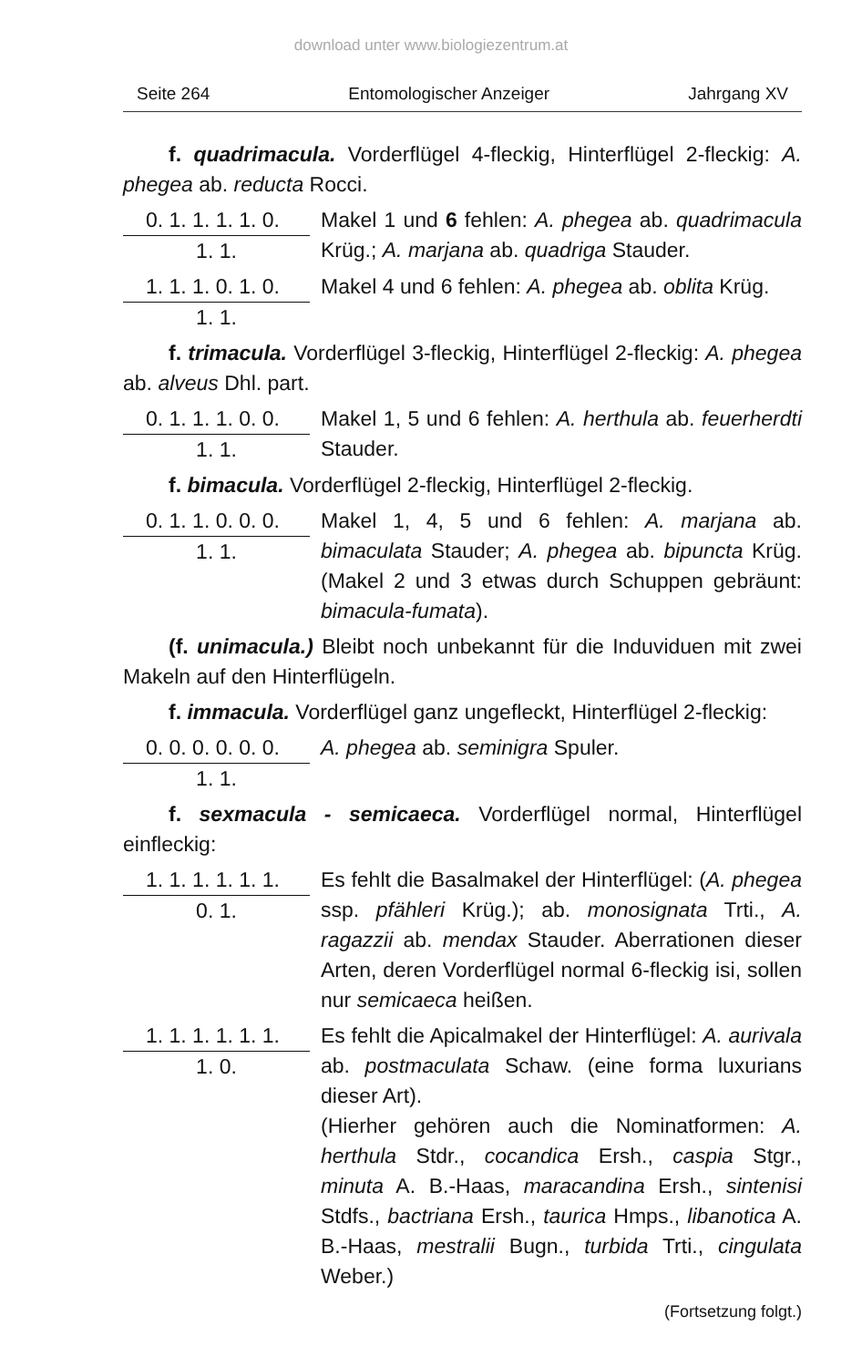download unter www.biologiezentrum.at
Seite 264 Entomologischer Anzeiger Jahrgang XV
f. quadrimacula. Vorderflügel 4-fleckig, Hinterflügel 2-fleckig: A. phegea ab. reducta Rocci.
0. 1. 1. 1. 1. 0.
1. 1.
Makel 1 und 6 fehlen: A. phegea ab. quadrimacula Krüg.; A. marjana ab. quadriga Stauder.
1. 1. 1. 0. 1. 0.
1. 1.
Makel 4 und 6 fehlen: A. phegea ab. oblita Krüg.
f. trimacula. Vorderflügel 3-fleckig, Hinterflügel 2-fleckig: A. phegea ab. alveus Dhl. part.
0. 1. 1. 1. 0. 0.
1. 1.
Makel 1, 5 und 6 fehlen: A. herthula ab. feuerherdti Stauder.
f. bimacula. Vorderflügel 2-fleckig, Hinterflügel 2-fleckig.
0. 1. 1. 0. 0. 0.
1. 1.
Makel 1, 4, 5 und 6 fehlen: A. marjana ab. bimaculata Stauder; A. phegea ab. bipuncta Krüg. (Makel 2 und 3 etwas durch Schuppen gebräunt: bimacula-fumata).
(f. unimacula.) Bleibt noch unbekannt für die Induviduen mit zwei Makeln auf den Hinterflügeln.
f. immacula. Vorderflügel ganz ungefleckt, Hinterflügel 2-fleckig:
0. 0. 0. 0. 0. 0.
1. 1.
A. phegea ab. seminigra Spuler.
f. sexmacula - semicaeca. Vorderflügel normal, Hinterflügel einfleckig:
1. 1. 1. 1. 1. 1.
0. 1.
Es fehlt die Basalmakel der Hinterflügel: (A. phegea ssp. pfähleri Krüg.); ab. monosignata Trti., A. ragazzii ab. mendax Stauder. Aberrationen dieser Arten, deren Vorderflügel normal 6-fleckig isi, sollen nur semicaeca heißen.
1. 1. 1. 1. 1. 1.
1. 0.
Es fehlt die Apicalmakel der Hinterflügel: A. aurivala ab. postmaculata Schaw. (eine forma luxurians dieser Art).
(Hierher gehören auch die Nominatformen: A. herthula Stdr., cocandica Ersh., caspia Stgr., minuta A. B.-Haas, maracandina Ersh., sintenisi Stdfs., bactriana Ersh., taurica Hmps., libanotica A. B.-Haas, mestralii Bugn., turbida Trti., cingulata Weber.)
(Fortsetzung folgt.)